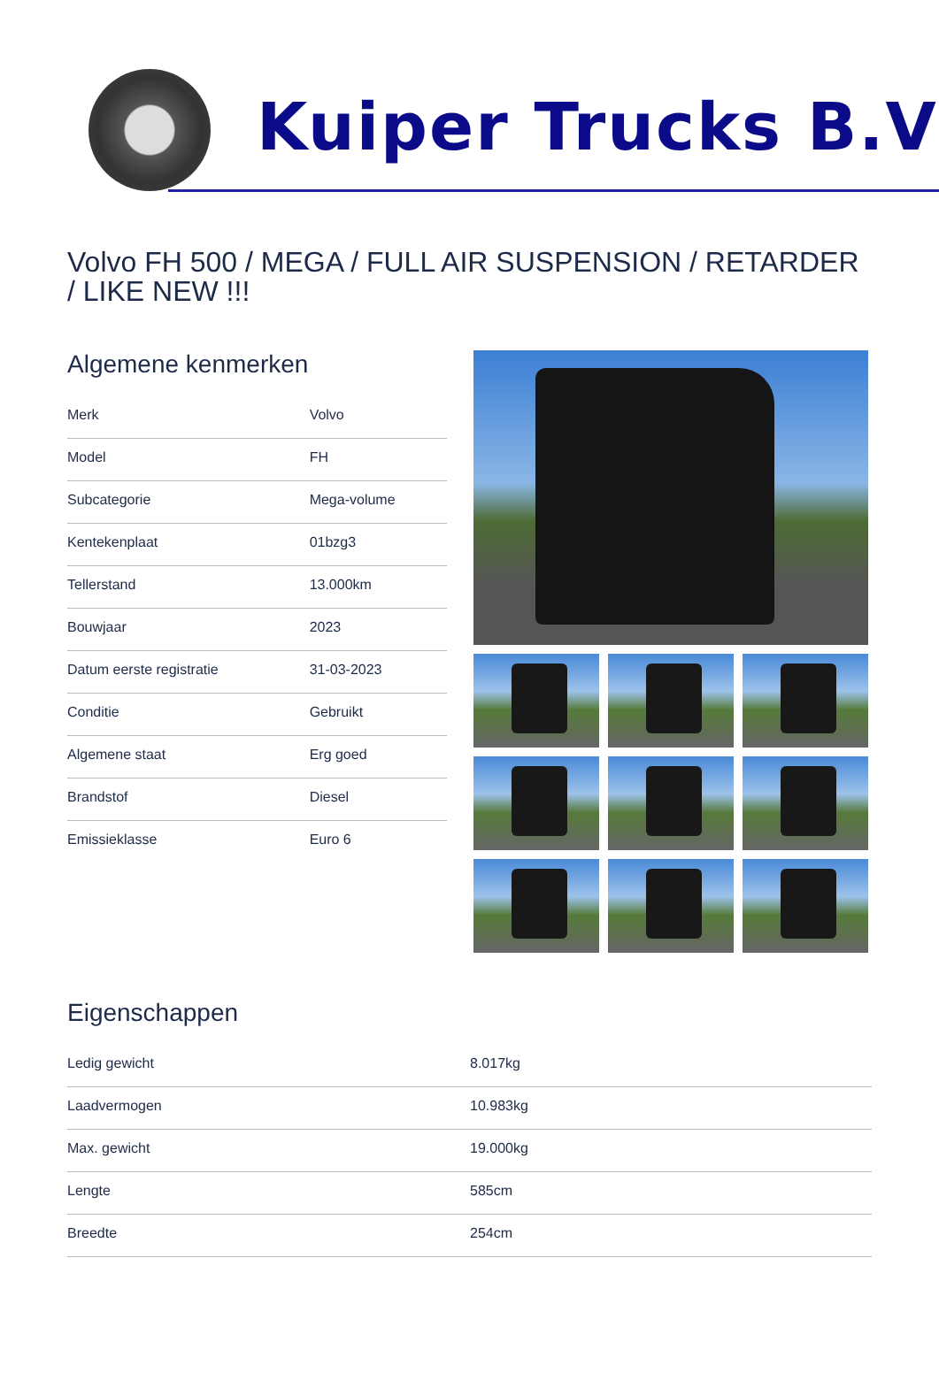Kuiper Trucks B.V
Volvo FH 500 / MEGA / FULL AIR SUSPENSION / RETARDER / LIKE NEW !!!
Algemene kenmerken
| Merk | Volvo |
| Model | FH |
| Subcategorie | Mega-volume |
| Kentekenplaat | 01bzg3 |
| Tellerstand | 13.000km |
| Bouwjaar | 2023 |
| Datum eerste registratie | 31-03-2023 |
| Conditie | Gebruikt |
| Algemene staat | Erg goed |
| Brandstof | Diesel |
| Emissieklasse | Euro 6 |
Eigenschappen
| Ledig gewicht | 8.017kg |
| Laadvermogen | 10.983kg |
| Max. gewicht | 19.000kg |
| Lengte | 585cm |
| Breedte | 254cm |